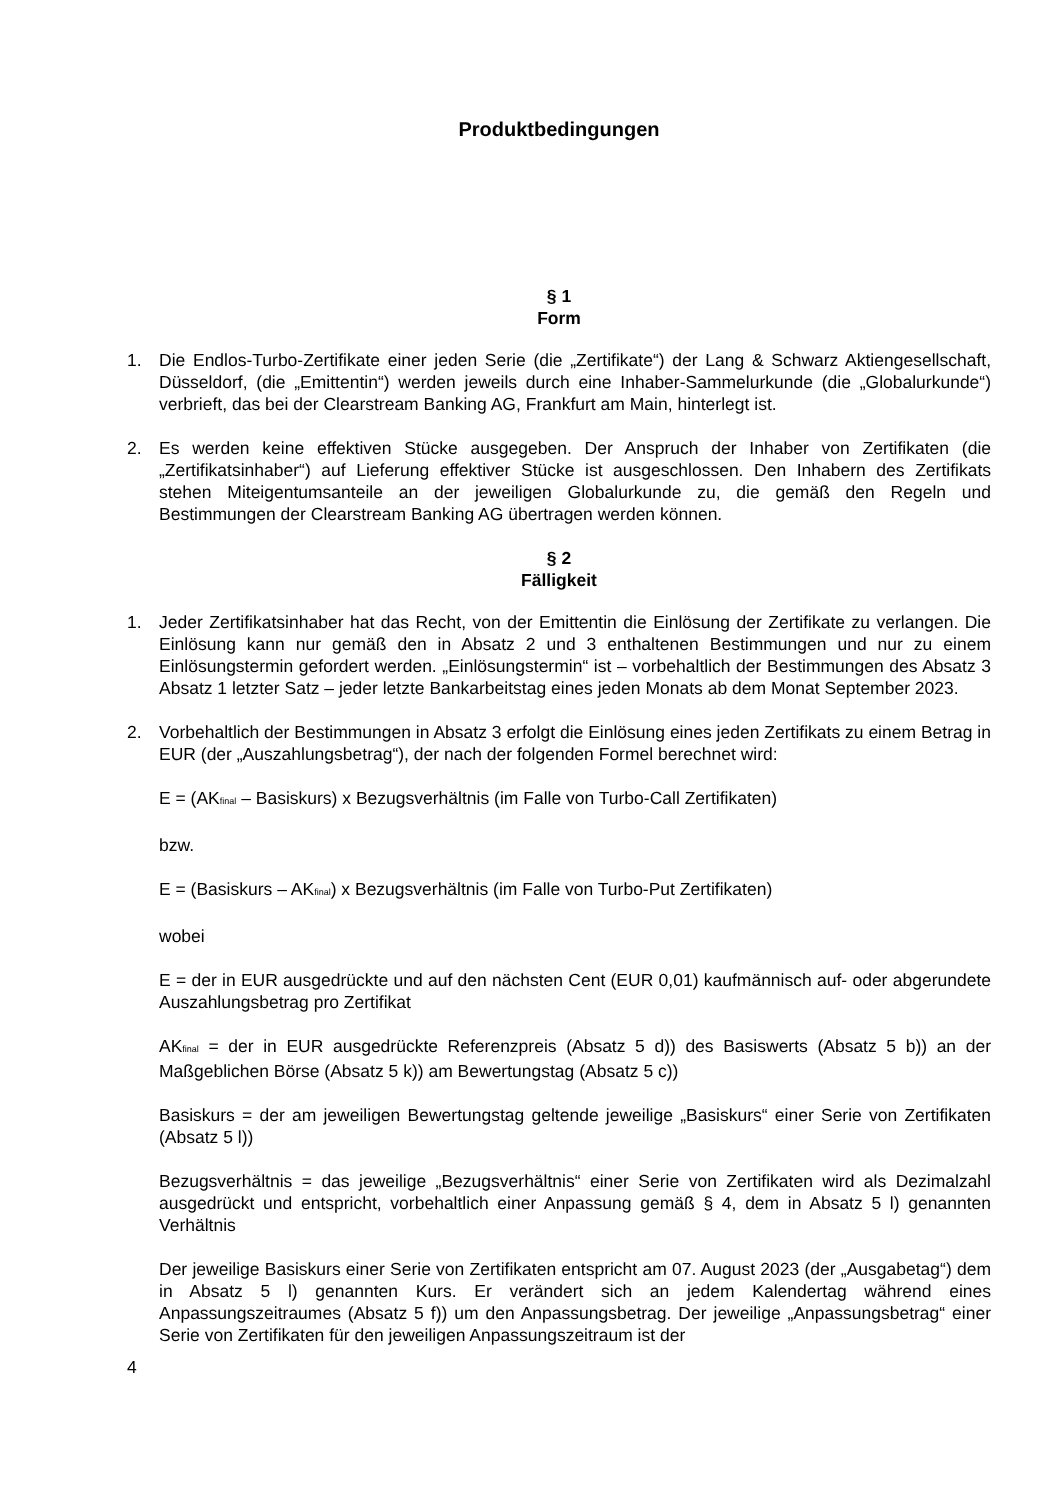Produktbedingungen
§ 1
Form
1. Die Endlos-Turbo-Zertifikate einer jeden Serie (die „Zertifikate“) der Lang & Schwarz Aktiengesellschaft, Düsseldorf, (die „Emittentin“) werden jeweils durch eine Inhaber-Sammelurkunde (die „Globalurkunde“) verbrieft, das bei der Clearstream Banking AG, Frankfurt am Main, hinterlegt ist.
2. Es werden keine effektiven Stücke ausgegeben. Der Anspruch der Inhaber von Zertifikaten (die „Zertifikatsinhaber“) auf Lieferung effektiver Stücke ist ausgeschlossen. Den Inhabern des Zertifikats stehen Miteigentumsanteile an der jeweiligen Globalurkunde zu, die gemäß den Regeln und Bestimmungen der Clearstream Banking AG übertragen werden können.
§ 2
Fälligkeit
1. Jeder Zertifikatsinhaber hat das Recht, von der Emittentin die Einlösung der Zertifikate zu verlangen. Die Einlösung kann nur gemäß den in Absatz 2 und 3 enthaltenen Bestimmungen und nur zu einem Einlösungstermin gefordert werden. „Einlösungstermin“ ist – vorbehaltlich der Bestimmungen des Absatz 3 Absatz 1 letzter Satz – jeder letzte Bankarbeitstag eines jeden Monats ab dem Monat September 2023.
2. Vorbehaltlich der Bestimmungen in Absatz 3 erfolgt die Einlösung eines jeden Zertifikats zu einem Betrag in EUR (der „Auszahlungsbetrag“), der nach der folgenden Formel berechnet wird:
E = (AK<sub>final</sub> – Basiskurs) x Bezugsverhältnis (im Falle von Turbo-Call Zertifikaten)
bzw.
E = (Basiskurs – AK<sub>final</sub>) x Bezugsverhältnis (im Falle von Turbo-Put Zertifikaten)
wobei
E = der in EUR ausgedrückte und auf den nächsten Cent (EUR 0,01) kaufmännisch auf- oder abgerundete Auszahlungsbetrag pro Zertifikat
AK<sub>final</sub> = der in EUR ausgedrückte Referenzpreis (Absatz 5 d)) des Basiswerts (Absatz 5 b)) an der Maßgeblichen Börse (Absatz 5 k)) am Bewertungstag (Absatz 5 c))
Basiskurs = der am jeweiligen Bewertungstag geltende jeweilige „Basiskurs“ einer Serie von Zertifikaten (Absatz 5 l))
Bezugsverhältnis = das jeweilige „Bezugsverhältnis“ einer Serie von Zertifikaten wird als Dezimalzahl ausgedrückt und entspricht, vorbehaltlich einer Anpassung gemäß § 4, dem in Absatz 5 l) genannten Verhältnis
Der jeweilige Basiskurs einer Serie von Zertifikaten entspricht am 07. August 2023 (der „Ausgabetag“) dem in Absatz 5 l) genannten Kurs. Er verändert sich an jedem Kalendertag während eines Anpassungszeitraumes (Absatz 5 f)) um den Anpassungsbetrag. Der jeweilige „Anpassungsbetrag“ einer Serie von Zertifikaten für den jeweiligen Anpassungszeitraum ist der
4